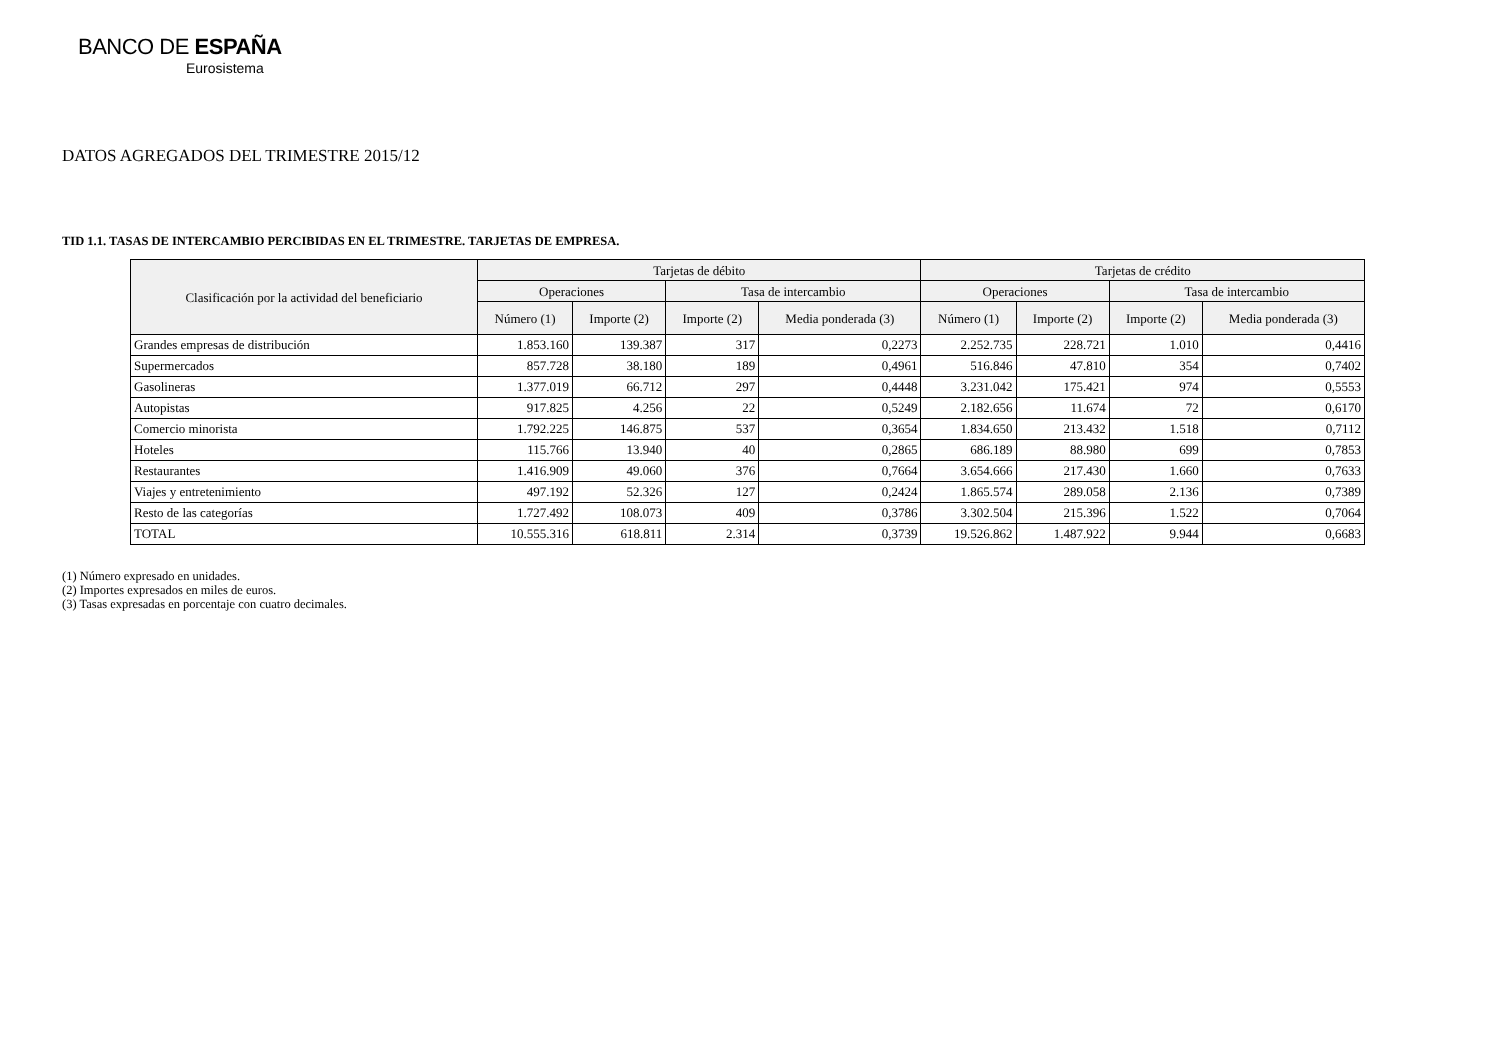BANCO DE ESPAÑA
Eurosistema
DATOS AGREGADOS DEL TRIMESTRE 2015/12
TID 1.1. TASAS DE INTERCAMBIO PERCIBIDAS EN EL TRIMESTRE. TARJETAS DE EMPRESA.
| Clasificación por la actividad del beneficiario | Tarjetas de débito | | | | Tarjetas de crédito | | | |
| --- | --- | --- | --- | --- | --- | --- | --- | --- |
| | Operaciones | | Tasa de intercambio | | Operaciones | | Tasa de intercambio | |
| | Número (1) | Importe (2) | Importe (2) | Media ponderada (3) | Número (1) | Importe (2) | Importe (2) | Media ponderada (3) |
| Grandes empresas de distribución | 1.853.160 | 139.387 | 317 | 0,2273 | 2.252.735 | 228.721 | 1.010 | 0,4416 |
| Supermercados | 857.728 | 38.180 | 189 | 0,4961 | 516.846 | 47.810 | 354 | 0,7402 |
| Gasolineras | 1.377.019 | 66.712 | 297 | 0,4448 | 3.231.042 | 175.421 | 974 | 0,5553 |
| Autopistas | 917.825 | 4.256 | 22 | 0,5249 | 2.182.656 | 11.674 | 72 | 0,6170 |
| Comercio minorista | 1.792.225 | 146.875 | 537 | 0,3654 | 1.834.650 | 213.432 | 1.518 | 0,7112 |
| Hoteles | 115.766 | 13.940 | 40 | 0,2865 | 686.189 | 88.980 | 699 | 0,7853 |
| Restaurantes | 1.416.909 | 49.060 | 376 | 0,7664 | 3.654.666 | 217.430 | 1.660 | 0,7633 |
| Viajes y entretenimiento | 497.192 | 52.326 | 127 | 0,2424 | 1.865.574 | 289.058 | 2.136 | 0,7389 |
| Resto de las categorías | 1.727.492 | 108.073 | 409 | 0,3786 | 3.302.504 | 215.396 | 1.522 | 0,7064 |
| TOTAL | 10.555.316 | 618.811 | 2.314 | 0,3739 | 19.526.862 | 1.487.922 | 9.944 | 0,6683 |
(1) Número expresado en unidades.
(2) Importes expresados en miles de euros.
(3) Tasas expresadas en porcentaje con cuatro decimales.